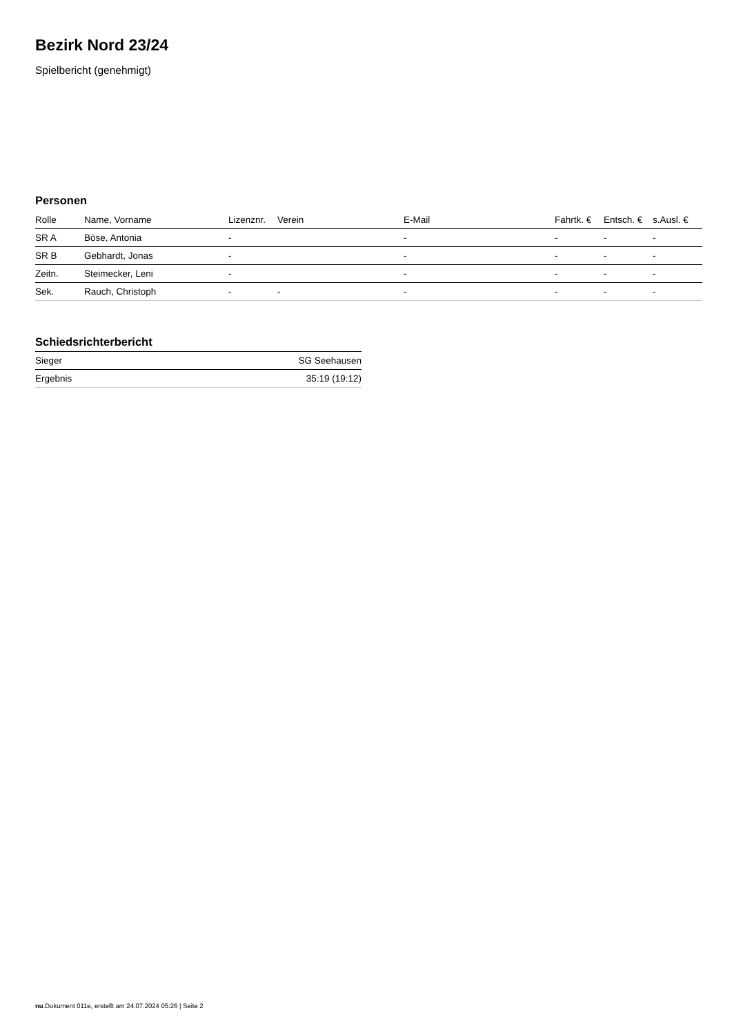Bezirk Nord 23/24
Spielbericht (genehmigt)
Personen
| Rolle | Name, Vorname | Lizenznr. | Verein | E-Mail | Fahrtk. € | Entsch. € | s.Ausl. € |
| --- | --- | --- | --- | --- | --- | --- | --- |
| SR A | Böse, Antonia | - | | - | - | - | - |
| SR B | Gebhardt, Jonas | - | | - | - | - | - |
| Zeitn. | Steimecker, Leni | - | | - | - | - | - |
| Sek. | Rauch, Christoph | - | - | - | - | - | - |
Schiedsrichterbericht
| Sieger | SG Seehausen |
| Ergebnis | 35:19 (19:12) |
nu.Dokument 011e, erstellt am 24.07.2024 05:26 | Seite 2